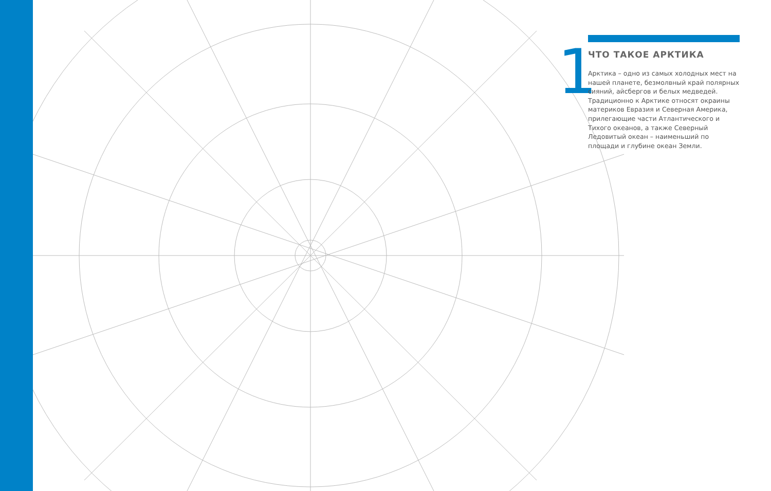1
ЧТО ТАКОЕ АРКТИКА
Арктика – одно из самых холодных мест на нашей планете, безмолвный край полярных сияний, айсбергов и белых медведей. Традиционно к Арктике относят окраины материков Евразия и Северная Америка, прилегающие части Атлантического и Тихого океанов, а также Северный Ледовитый океан – наименьший по площади и глубине океан Земли.